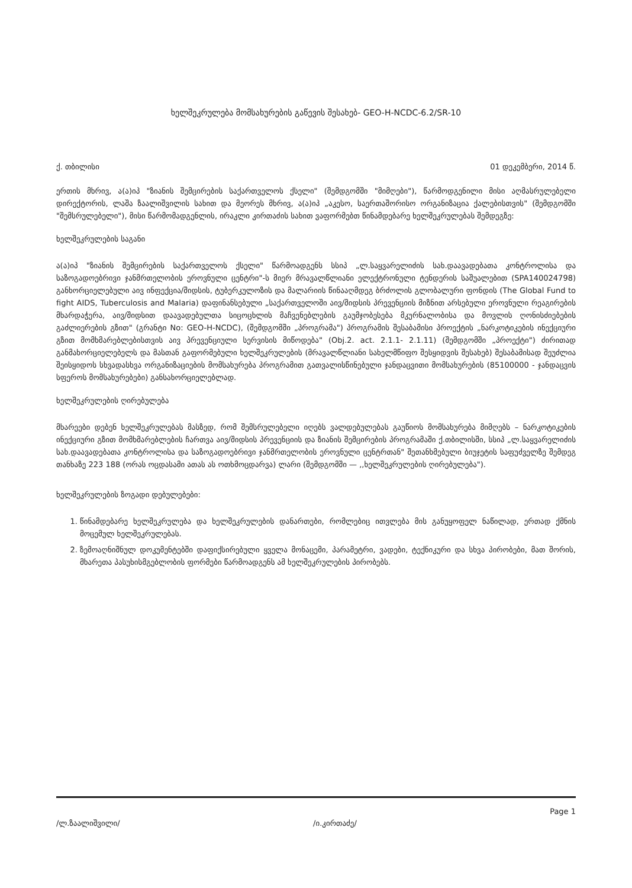ხელშეკრულება მომსახურების გაწევის შესახებ- GEO-H-NCDC-6.2/SR-10
ქ. თბილისი 01 დეკემბერი, 2014 წ.
ერთის მხრივ, ა(ა)იპ "ზიანის შემცირების საქართველოს ქსელი" (შემდგომში "მიმღები"), წარმოდგენილი მისი აღმასრულებელი დირექტორის, ლაშა ზაალიშვილის სახით და მეორეს მხრივ, ა(ა)იპ „აკესო, საერთაშორისო ორგანიზაცია ქალებისთვის" (შემდგომში "შემსრულებელი"), მისი წარმომადგენლის, ირაკლი კირთაძის სახით ვაფორმებთ წინამდებარე ხელშეკრულებას შემდეგზე:
ხელშეკრულების საგანი
ა(ა)იპ "ზიანის შემცირების საქართველოს ქსელი" წარმოადგენს სსიპ „ლ.საყვარელიძის სახ.დაავადებათა კონტროლისა და საზოგადოებრივი ჯანმრთელობის ეროვნული ცენტრი"-ს მიერ მრავალწლიანი ელექტრონული ტენდერის საშუალებით (SPA140024798) განხორციელებული აივ ინფექცია/შიდსის, ტუბერკულოზის და მალარიის წინააღმდეგ ბრძოლის გლობალური ფონდის (The Global Fund to fight AIDS, Tuberculosis and Malaria) დაფინანსებული „საქართველოში აივ/შიდსის პრევენციის მიზნით არსებული ეროვნული რეაგირების მხარდაჭერა, აივ/შიდსით დაავადებულთა სიცოცხლის მაჩვენებლების გაუმჯობესება მკურნალობისა და მოვლის ღონისძიებების გაძლიერების გზით" (გრანტი No: GEO-H-NCDC), (შემდგომში „პროგრამა") პროგრამის შესაბამისი პროექტის „ნარკოტიკების ინექციური გზით მომხმარებლებისთვის აივ პრევენციული სერვისის მიწოდება" (Obj.2. act. 2.1.1- 2.1.11) (შემდგომში „პროექტი") ძირითად განმახორციელებელს და მასთან გაფორმებული ხელშეკრულების (მრავალწლიანი სახელმწიფო შესყიდვის შესახებ) შესაბამისად შეუძლია შეისყიდოს სხვადასხვა ორგანიზაციების მომსახურება პროგრამით გათვალისწინებული ჯანდაცვითი მომსახურების (85100000 - ჯანდაცვის სფეროს მომსახურებები) განსახორციელებლად.
ხელშეკრულების ღირებულება
მხარეები დებენ ხელშეკრულებას მასზედ, რომ შემსრულებელი იღებს ვალდებულებას გაუწიოს მომსახურება მიმღებს – ნარკოტიკების ინექციური გზით მომხმარებლების ჩართვა აივ/შიდსის პრევენციის და ზიანის შემცირების პროგრამაში ქ.თბილისში, სსიპ „ლ.საყვარელიძის სახ.დაავადებათა კონტროლისა და საზოგადოებრივი ჯანმრთელობის ეროვნული ცენტრთან" შეთანხმებული ბიუჯეტის საფუძველზე შემდეგ თანხაზე 223 188 (ორას ოცდასამი ათას ას ოთხმოცდარვა) ლარი (შემდგომში — ,,ხელშეკრულების ღირებულება").
ხელშეკრულების ზოგადი დებულებები:
1. წინამდებარე ხელშეკრულება და ხელშეკრულების დანართები, რომლებიც ითვლება მის განუყოფელ ნაწილად, ერთად ქმნის მოცემულ ხელშეკრულებას.
2. ზემოაღნიშნულ დოკუმენტებში დაფიქსირებული ყველა მონაცემი, პარამეტრი, ვადები, ტექნიკური და სხვა პირობები, მათ შორის, მხარეთა პასუხისმგებლობის ფორმები წარმოადგენს ამ ხელშეკრულების პირობებს.
/ლ.ზაალიშვილი/ /ი.კირთაძე/ Page 1